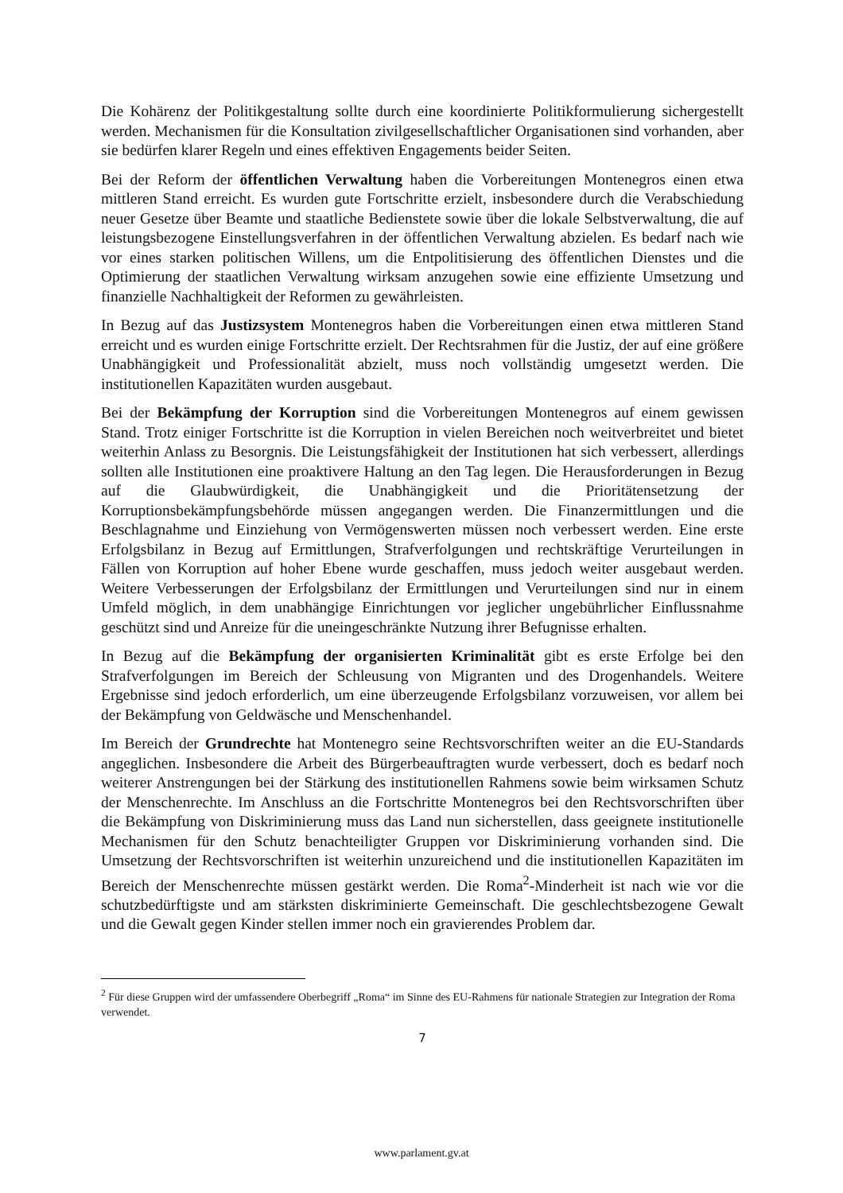Die Kohärenz der Politikgestaltung sollte durch eine koordinierte Politikformulierung sichergestellt werden. Mechanismen für die Konsultation zivilgesellschaftlicher Organisationen sind vorhanden, aber sie bedürfen klarer Regeln und eines effektiven Engagements beider Seiten.
Bei der Reform der öffentlichen Verwaltung haben die Vorbereitungen Montenegros einen etwa mittleren Stand erreicht. Es wurden gute Fortschritte erzielt, insbesondere durch die Verabschiedung neuer Gesetze über Beamte und staatliche Bedienstete sowie über die lokale Selbstverwaltung, die auf leistungsbezogene Einstellungsverfahren in der öffentlichen Verwaltung abzielen. Es bedarf nach wie vor eines starken politischen Willens, um die Entpolitisierung des öffentlichen Dienstes und die Optimierung der staatlichen Verwaltung wirksam anzugehen sowie eine effiziente Umsetzung und finanzielle Nachhaltigkeit der Reformen zu gewährleisten.
In Bezug auf das Justizsystem Montenegros haben die Vorbereitungen einen etwa mittleren Stand erreicht und es wurden einige Fortschritte erzielt. Der Rechtsrahmen für die Justiz, der auf eine größere Unabhängigkeit und Professionalität abzielt, muss noch vollständig umgesetzt werden. Die institutionellen Kapazitäten wurden ausgebaut.
Bei der Bekämpfung der Korruption sind die Vorbereitungen Montenegros auf einem gewissen Stand. Trotz einiger Fortschritte ist die Korruption in vielen Bereichen noch weitverbreitet und bietet weiterhin Anlass zu Besorgnis. Die Leistungsfähigkeit der Institutionen hat sich verbessert, allerdings sollten alle Institutionen eine proaktivere Haltung an den Tag legen. Die Herausforderungen in Bezug auf die Glaubwürdigkeit, die Unabhängigkeit und die Prioritätensetzung der Korruptionsbekämpfungsbehörde müssen angegangen werden. Die Finanzermittlungen und die Beschlagnahme und Einziehung von Vermögenswerten müssen noch verbessert werden. Eine erste Erfolgsbilanz in Bezug auf Ermittlungen, Strafverfolgungen und rechtskräftige Verurteilungen in Fällen von Korruption auf hoher Ebene wurde geschaffen, muss jedoch weiter ausgebaut werden. Weitere Verbesserungen der Erfolgsbilanz der Ermittlungen und Verurteilungen sind nur in einem Umfeld möglich, in dem unabhängige Einrichtungen vor jeglicher ungebührlicher Einflussnahme geschützt sind und Anreize für die uneingeschränkte Nutzung ihrer Befugnisse erhalten.
In Bezug auf die Bekämpfung der organisierten Kriminalität gibt es erste Erfolge bei den Strafverfolgungen im Bereich der Schleusung von Migranten und des Drogenhandels. Weitere Ergebnisse sind jedoch erforderlich, um eine überzeugende Erfolgsbilanz vorzuweisen, vor allem bei der Bekämpfung von Geldwäsche und Menschenhandel.
Im Bereich der Grundrechte hat Montenegro seine Rechtsvorschriften weiter an die EU-Standards angeglichen. Insbesondere die Arbeit des Bürgerbeauftragten wurde verbessert, doch es bedarf noch weiterer Anstrengungen bei der Stärkung des institutionellen Rahmens sowie beim wirksamen Schutz der Menschenrechte. Im Anschluss an die Fortschritte Montenegros bei den Rechtsvorschriften über die Bekämpfung von Diskriminierung muss das Land nun sicherstellen, dass geeignete institutionelle Mechanismen für den Schutz benachteiligter Gruppen vor Diskriminierung vorhanden sind. Die Umsetzung der Rechtsvorschriften ist weiterhin unzureichend und die institutionellen Kapazitäten im Bereich der Menschenrechte müssen gestärkt werden. Die Roma<sup>2</sup>-Minderheit ist nach wie vor die schutzbedürftigste und am stärksten diskriminierte Gemeinschaft. Die geschlechtsbezogene Gewalt und die Gewalt gegen Kinder stellen immer noch ein gravierendes Problem dar.
<sup>2</sup> Für diese Gruppen wird der umfassendere Oberbegriff „Roma“ im Sinne des EU-Rahmens für nationale Strategien zur Integration der Roma verwendet.
7
www.parlament.gv.at